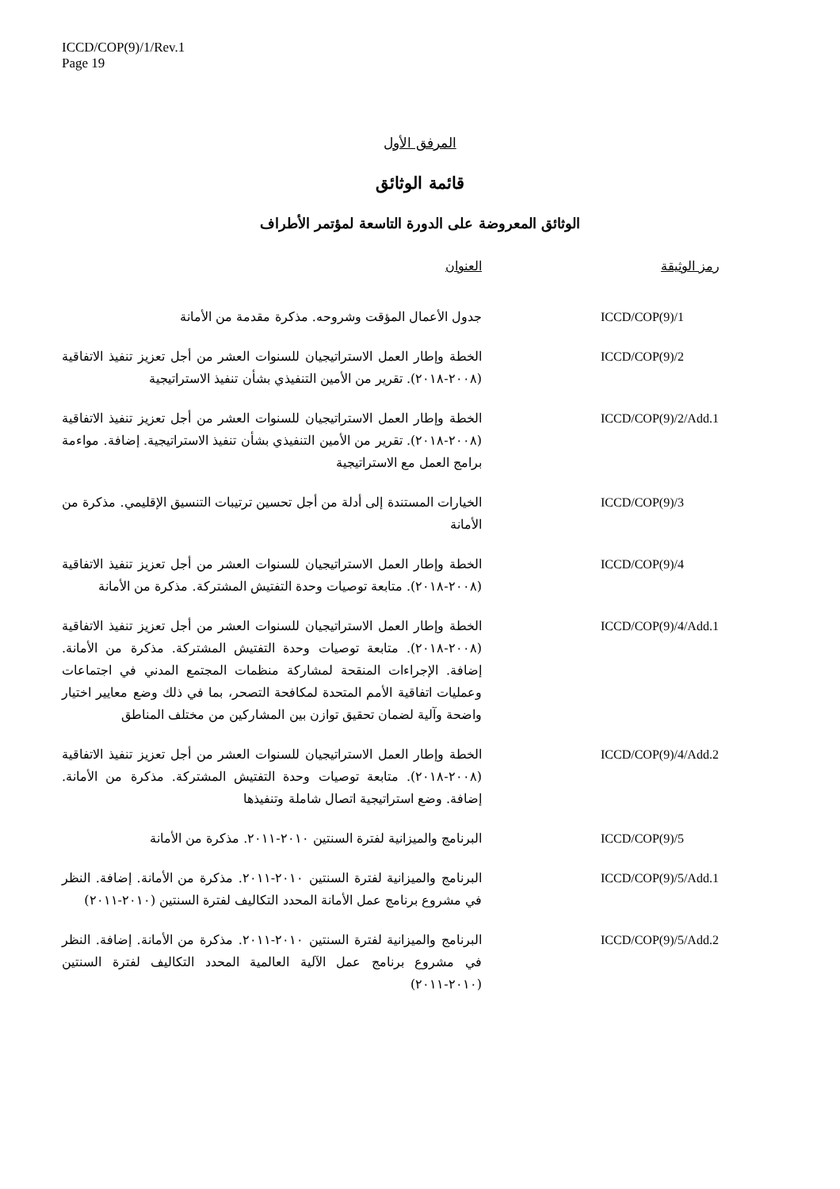ICCD/COP(9)/1/Rev.1
Page 19
المرفق الأول
قائمة الوثائق
الوثائق المعروضة على الدورة التاسعة لمؤتمر الأطراف
| رمز الوثيقة | العنوان |
| --- | --- |
| ICCD/COP(9)/1 | جدول الأعمال المؤقت وشروحه. مذكرة مقدمة من الأمانة |
| ICCD/COP(9)/2 | الخطة وإطار العمل الاستراتيجيان للسنوات العشر من أجل تعزيز تنفيذ الاتفاقية (٢٠٠٨-٢٠١٨). تقرير من الأمين التنفيذي بشأن تنفيذ الاستراتيجية |
| ICCD/COP(9)/2/Add.1 | الخطة وإطار العمل الاستراتيجيان للسنوات العشر من أجل تعزيز تنفيذ الاتفاقية (٢٠٠٨-٢٠١٨). تقرير من الأمين التنفيذي بشأن تنفيذ الاستراتيجية. إضافة. مواءمة برامج العمل مع الاستراتيجية |
| ICCD/COP(9)/3 | الخيارات المستندة إلى أدلة من أجل تحسين ترتيبات التنسيق الإقليمي. مذكرة من الأمانة |
| ICCD/COP(9)/4 | الخطة وإطار العمل الاستراتيجيان للسنوات العشر من أجل تعزيز تنفيذ الاتفاقية (٢٠٠٨-٢٠١٨). متابعة توصيات وحدة التفتيش المشتركة. مذكرة من الأمانة |
| ICCD/COP(9)/4/Add.1 | الخطة وإطار العمل الاستراتيجيان للسنوات العشر من أجل تعزيز تنفيذ الاتفاقية (٢٠٠٨-٢٠١٨). متابعة توصيات وحدة التفتيش المشتركة. مذكرة من الأمانة. إضافة. الإجراءات المنقحة لمشاركة منظمات المجتمع المدني في اجتماعات وعمليات اتفاقية الأمم المتحدة لمكافحة التصحر، بما في ذلك وضع معايير اختيار واضحة وآلية لضمان تحقيق توازن بين المشاركين من مختلف المناطق |
| ICCD/COP(9)/4/Add.2 | الخطة وإطار العمل الاستراتيجيان للسنوات العشر من أجل تعزيز تنفيذ الاتفاقية (٢٠٠٨-٢٠١٨). متابعة توصيات وحدة التفتيش المشتركة. مذكرة من الأمانة. إضافة. وضع استراتيجية اتصال شاملة وتنفيذها |
| ICCD/COP(9)/5 | البرنامج والميزانية لفترة السنتين ٢٠١٠-٢٠١١. مذكرة من الأمانة |
| ICCD/COP(9)/5/Add.1 | البرنامج والميزانية لفترة السنتين ٢٠١٠-٢٠١١. مذكرة من الأمانة. إضافة. النظر في مشروع برنامج عمل الأمانة المحدد التكاليف لفترة السنتين (٢٠١٠-٢٠١١) |
| ICCD/COP(9)/5/Add.2 | البرنامج والميزانية لفترة السنتين ٢٠١٠-٢٠١١. مذكرة من الأمانة. إضافة. النظر في مشروع برنامج عمل الآلية العالمية المحدد التكاليف لفترة السنتين (٢٠١٠-٢٠١١) |